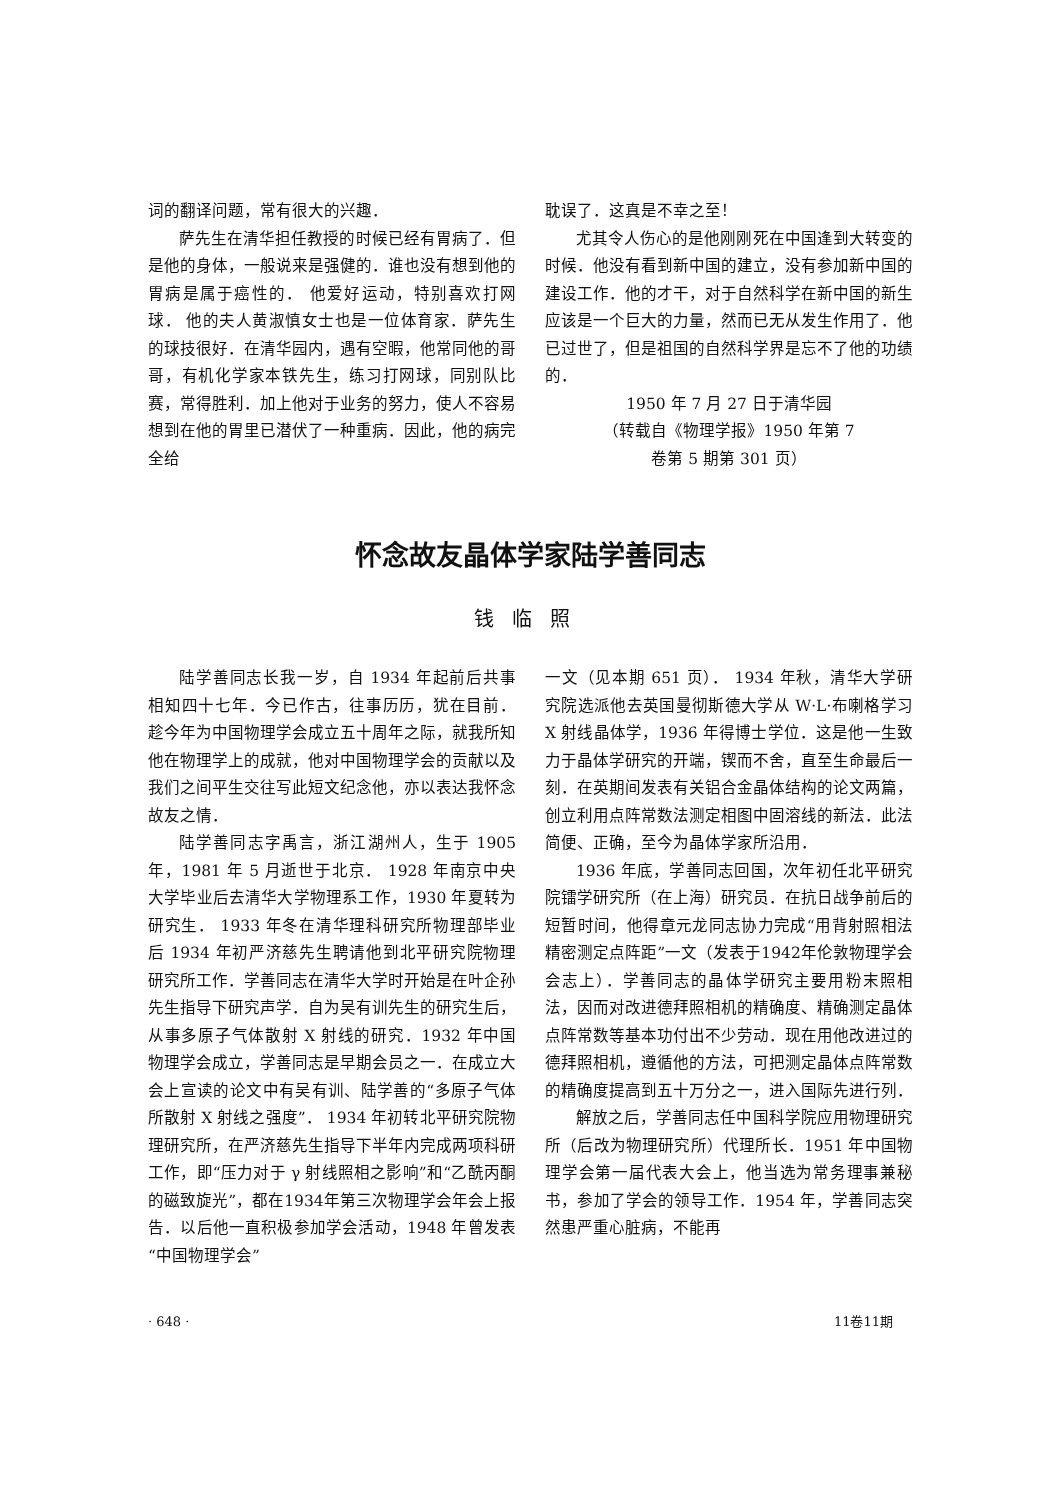词的翻译问题，常有很大的兴趣．
萨先生在清华担任教授的时候已经有胃病了．但是他的身体，一般说来是强健的．谁也没有想到他的胃病是属于癌性的． 他爱好运动，特别喜欢打网球． 他的夫人黄淑慎女士也是一位体育家．萨先生的球技很好．在清华园内，遇有空暇，他常同他的哥哥，有机化学家本铁先生，练习打网球，同别队比赛，常得胜利．加上他对于业务的努力，使人不容易想到在他的胃里已潜伏了一种重病．因此，他的病完全给
耽误了．这真是不幸之至！
尤其令人伤心的是他刚刚死在中国逢到大转变的时候．他没有看到新中国的建立，没有参加新中国的建设工作．他的才干，对于自然科学在新中国的新生应该是一个巨大的力量，然而已无从发生作用了．他已过世了，但是祖国的自然科学界是忘不了他的功绩的．
1950 年 7 月 27 日于清华园
（转载自《物理学报》1950 年第 7
卷第 5 期第 301 页）
怀念故友晶体学家陆学善同志
钱临照
陆学善同志长我一岁，自 1934 年起前后共事相知四十七年．今已作古，往事历历，犹在目前． 趁今年为中国物理学会成立五十周年之际，就我所知他在物理学上的成就，他对中国物理学会的贡献以及我们之间平生交往写此短文纪念他，亦以表达我怀念故友之情．
陆学善同志字禹言，浙江湖州人，生于 1905 年，1981 年 5 月逝世于北京． 1928 年南京中央大学毕业后去清华大学物理系工作，1930 年夏转为研究生． 1933 年冬在清华理科研究所物理部毕业后 1934 年初严济慈先生聘请他到北平研究院物理研究所工作．学善同志在清华大学时开始是在叶企孙先生指导下研究声学．自为吴有训先生的研究生后，从事多原子气体散射 X 射线的研究．1932 年中国物理学会成立，学善同志是早期会员之一．在成立大会上宣读的论文中有吴有训、陆学善的“多原子气体所散射 X 射线之强度”． 1934 年初转北平研究院物理研究所，在严济慈先生指导下半年内完成两项科研工作，即“压力对于 γ 射线照相之影响”和“乙酰丙酮的磁致旋光”，都在1934年第三次物理学会年会上报告．以后他一直积极参加学会活动，1948 年曾发表“中国物理学会”
一文（见本期 651 页）． 1934 年秋，清华大学研究院选派他去英国曼彻斯德大学从 W·L·布喇格学习 X 射线晶体学，1936 年得博士学位．这是他一生致力于晶体学研究的开端，锲而不舍，直至生命最后一刻．在英期间发表有关铝合金晶体结构的论文两篇，创立利用点阵常数法测定相图中固溶线的新法．此法简便、正确，至今为晶体学家所沿用．
1936 年底，学善同志回国，次年初任北平研究院镭学研究所（在上海）研究员．在抗日战争前后的短暂时间，他得章元龙同志协力完成“用背射照相法精密测定点阵距”一文（发表于1942年伦敦物理学会会志上）．学善同志的晶体学研究主要用粉末照相法，因而对改进德拜照相机的精确度、精确测定晶体点阵常数等基本功付出不少劳动．现在用他改进过的德拜照相机，遵循他的方法，可把测定晶体点阵常数的精确度提高到五十万分之一，进入国际先进行列．
解放之后，学善同志任中国科学院应用物理研究所（后改为物理研究所）代理所长．1951 年中国物理学会第一届代表大会上，他当选为常务理事兼秘书，参加了学会的领导工作．1954 年，学善同志突然患严重心脏病，不能再
· 648 · 11卷11期